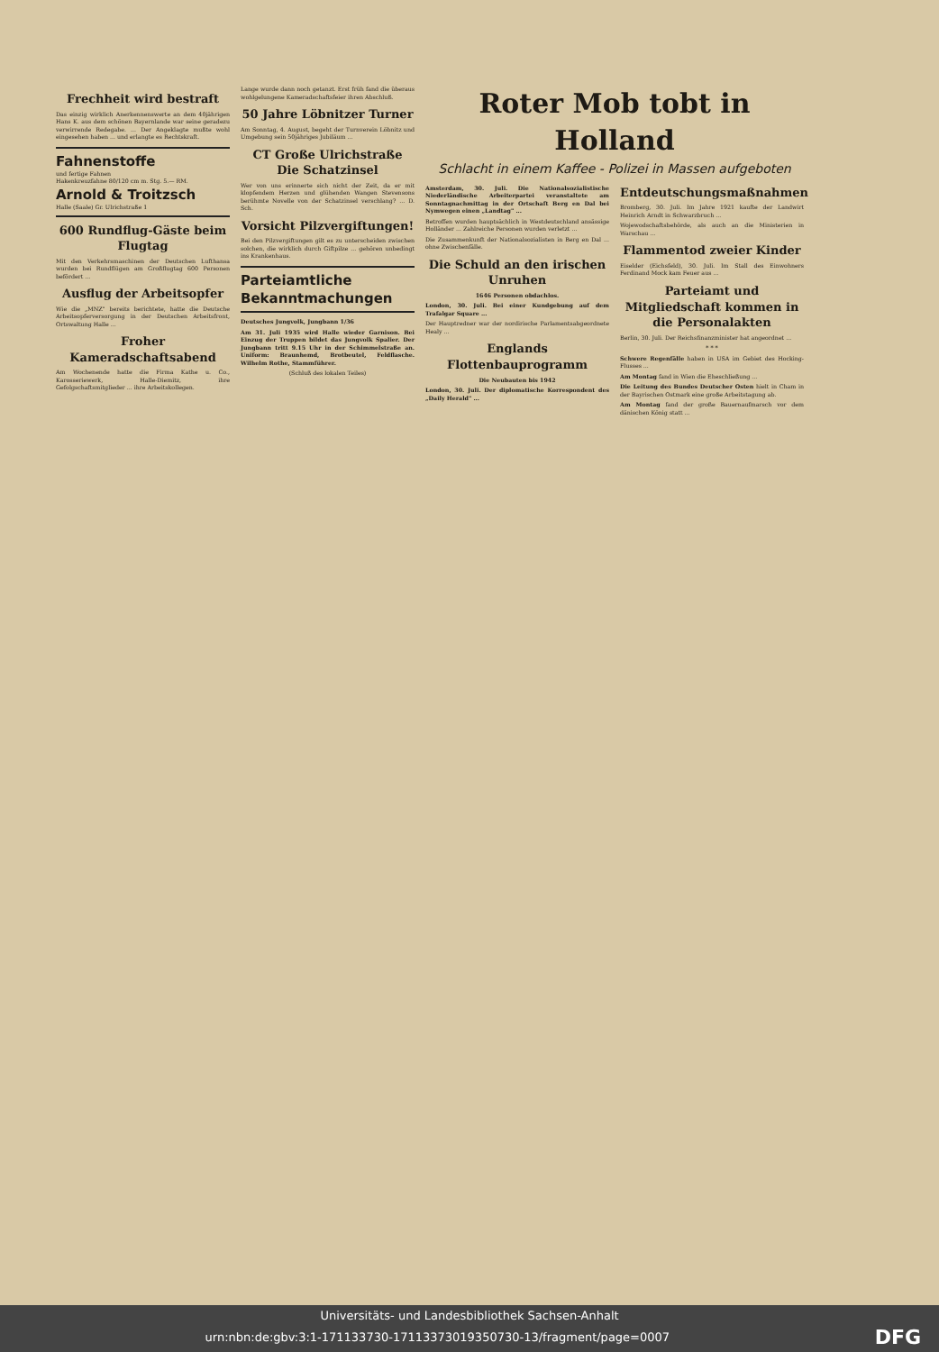Frechheit wird bestraft
Das einzig wirklich Anerkennenswerte an dem 40jährigen Hans K. aus dem schönen Bayernlande war seine geradezu verwirrende Redegabe. ... Der Angeklagte mußte wohl eingesehen haben ... und erlangte es Rechtskraft.
Fahnenstoffe
und fertige Fahnen
Hakenkreuzfahne 80/120 cm m. Stg. 5.— RM.
Arnold & Troitzsch
Halle (Saale) Gr. Ulrichstraße 1
600 Rundflug-Gäste beim Flugtag
Mit den Verkehrsmaschinen der Deutschen Lufthansa wurden bei Rundflügen am Großflugtag 600 Personen befördert ...
Ausflug der Arbeitsopfer
Wie die „MNZ" bereits berichtete, hatte die Deutsche Arbeitsopferversorgung in der Deutschen Arbeitsfront, Ortswaltung Halle ...
Froher Kameradschaftsabend
Am Wochenende hatte die Firma Kathe u. Co., Karosseriewerk, Halle-Diemitz, ihre Gefolgschaftsmitglieder ... ihre Arbeitskollegen.
Lange wurde dann noch getanzt. Erst früh fand die überaus wohlgelungene Kameradschaftsfeier ihren Abschluß.
50 Jahre Löbnitzer Turner
Am Sonntag, 4. August, begeht der Turnverein Löbnitz und Umgebung sein 50jähriges Jubiläum ...
CT Große Ulrichstraße
Die Schatzinsel
Wer von uns erinnerte sich nicht der Zeit, da er mit klopfendem Herzen und glühenden Wangen Stevensons berühmte Novelle von der Schatzinsel verschlang? ... D. Sch.
Vorsicht Pilzvergiftungen!
Bei den Pilzvergiftungen gilt es zu unterscheiden zwischen solchen, die wirklich durch Giftpilze ... gehören unbedingt ins Krankenhaus.
Parteiamtliche Bekanntmachungen
Deutsches Jungvolk, Jungbann 1/36
Am 31. Juli 1935 wird Halle wieder Garnison. Bei Einzug der Truppen bildet das Jungvolk Spalier. Der Jungbann tritt 9.15 Uhr in der Schimmelstraße an. Uniform: Braunhemd, Brotbeutel, Feldflasche. Wilhelm Rothe, Stammführer.
(Schluß des lokalen Teiles)
Roter Mob tobt in Holland
Schlacht in einem Kaffee - Polizei in Massen aufgeboten
Amsterdam, 30. Juli. Die Nationalsozialistische Niederländische Arbeiterpartei veranstaltete am Sonntagnachmittag in der Ortschaft Berg en Dal bei Nymwegen einen „Landtag" ...
Betroffen wurden hauptsächlich in Westdeutschland ansässige Holländer ... Zahlreiche Personen wurden verletzt ...
Die Zusammenkunft der Nationalsozialisten in Berg en Dal ... ohne Zwischenfälle.
Die Schuld an den irischen Unruhen
1646 Personen obdachlos.
London, 30. Juli. Bei einer Kundgebung auf dem Trafalgar Square ...
Der Hauptredner war der nordirische Parlamentsabgeordnete Healy ...
Englands Flottenbauprogramm
Die Neubauten bis 1942
London, 30. Juli. Der diplomatische Korrespondent des „Daily Herald" ...
Entdeutschungsmaßnahmen
Bromberg, 30. Juli. Im Jahre 1921 kaufte der Landwirt Heinrich Arndt in Schwarzbruch ...
Wojewodschaftsbehörde, als auch an die Ministerien in Warschau ...
Flammentod zweier Kinder
Eiselder (Eichsfeld), 30. Juli. Im Stall des Einwohners Ferdinand Mock kam Feuer aus ...
Parteiamt und Mitgliedschaft kommen in die Personalakten
Berlin, 30. Juli. Der Reichsfinanzminister hat angeordnet ...
* * *
Schwere Regenfälle haben in USA im Gebiet des Hocking-Flusses ...
Am Montag fand in Wien die Eheschließung ...
Die Leitung des Bundes Deutscher Osten hielt in Cham in der Bayrischen Ostmark eine große Arbeitstagung ab.
Am Montag fand der große Bauernaufmarsch vor dem dänischen König statt ...
Universitäts- und Landesbibliothek Sachsen-Anhalt
urn:nbn:de:gbv:3:1-171133730-17113373019350730-13/fragment/page=0007 DFG